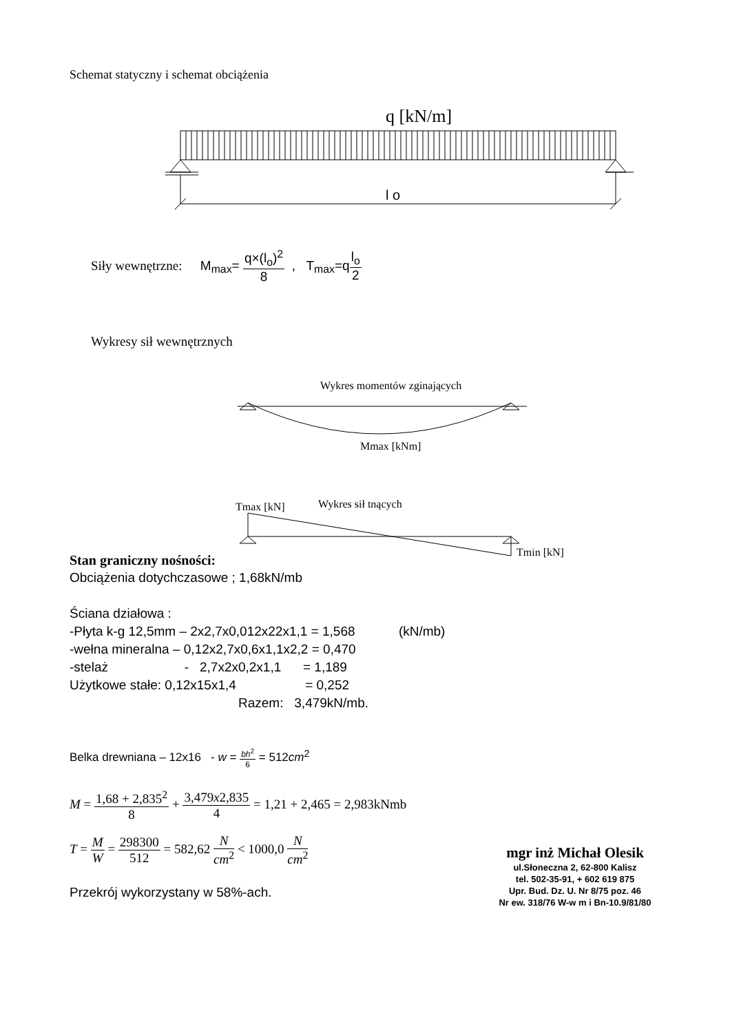Schemat statyczny i schemat obciążenia
q [kN/m]
l o
Siły wewnętrzne: M<sub>max</sub>= q×(l<sub>o</sub>)<sup>2</sup> 8 , T<sub>max</sub>=ql<sub>o</sub> 2
Wykresy sił wewnętrznych
Wykres momentów zginających
Mmax [kNm]
Tmax [kN]
Wykres sił tnących
Tmin [kN]
Stan graniczny nośności:
Obciążenia dotychczasowe ; 1,68kN/mb
Ściana działowa :
-Płyta k-g 12,5mm – 2x2,7x0,012x22x1,1 = 1,568 (kN/mb)
-wełna mineralna – 0,12x2,7x0,6x1,1x2,2 = 0,470
-stelaż - 2,7x2x0,2x1,1 = 1,189
Użytkowe stałe: 0,12x15x1,4 = 0,252
Razem: 3,479kN/mb.
Belka drewniana – 12x16 - w = bh<sup>2</sup> 6 = 512cm<sup>2</sup>
M = 1,68 + 2,835<sup>2</sup> 8 + 3,479x2,835 4 = 1,21 + 2,465 = 2,983kNmb
T = M W = 298300 512 = 582,62 N cm<sup>2</sup> < 1000,0 N cm<sup>2</sup>
Przekrój wykorzystany w 58%-ach.
mgr inż Michał Olesik
ul.Słoneczna 2, 62-800 Kalisz
tel. 502-35-91, + 602 619 875
Upr. Bud. Dz. U. Nr 8/75 poz. 46
Nr ew. 318/76 W-w m i Bn-10.9/81/80